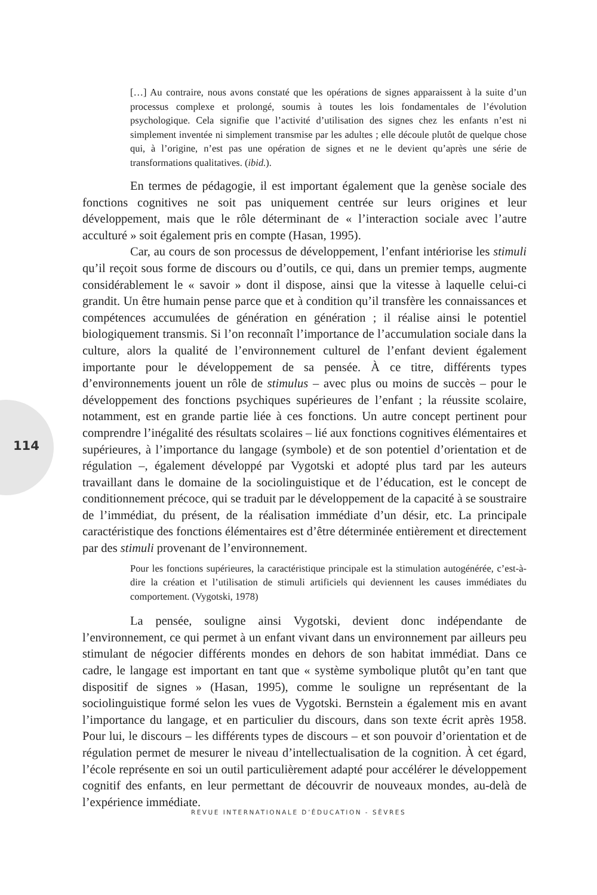114
[…] Au contraire, nous avons constaté que les opérations de signes apparaissent à la suite d’un processus complexe et prolongé, soumis à toutes les lois fondamentales de l’évolution psychologique. Cela signifie que l’activité d’utilisation des signes chez les enfants n’est ni simplement inventée ni simplement transmise par les adultes ; elle découle plutôt de quelque chose qui, à l’origine, n’est pas une opération de signes et ne le devient qu’après une série de transformations qualitatives. (ibid.).
En termes de pédagogie, il est important également que la genèse sociale des fonctions cognitives ne soit pas uniquement centrée sur leurs origines et leur développement, mais que le rôle déterminant de « l’interaction sociale avec l’autre acculturé » soit également pris en compte (Hasan, 1995).
Car, au cours de son processus de développement, l’enfant intériorise les stimuli qu’il reçoit sous forme de discours ou d’outils, ce qui, dans un premier temps, augmente considérablement le « savoir » dont il dispose, ainsi que la vitesse à laquelle celui-ci grandit. Un être humain pense parce que et à condition qu’il transfère les connaissances et compétences accumulées de génération en génération ; il réalise ainsi le potentiel biologiquement transmis. Si l’on reconnaît l’importance de l’accumulation sociale dans la culture, alors la qualité de l’environnement culturel de l’enfant devient également importante pour le développement de sa pensée. À ce titre, différents types d’environnements jouent un rôle de stimulus – avec plus ou moins de succès – pour le développement des fonctions psychiques supérieures de l’enfant ; la réussite scolaire, notamment, est en grande partie liée à ces fonctions. Un autre concept pertinent pour comprendre l’inégalité des résultats scolaires – lié aux fonctions cognitives élémentaires et supérieures, à l’importance du langage (symbole) et de son potentiel d’orientation et de régulation –, également développé par Vygotski et adopté plus tard par les auteurs travaillant dans le domaine de la sociolinguistique et de l’éducation, est le concept de conditionnement précoce, qui se traduit par le développement de la capacité à se soustraire de l’immédiat, du présent, de la réalisation immédiate d’un désir, etc. La principale caractéristique des fonctions élémentaires est d’être déterminée entièrement et directement par des stimuli provenant de l’environnement.
Pour les fonctions supérieures, la caractéristique principale est la stimulation autogénérée, c’est-à-dire la création et l’utilisation de stimuli artificiels qui deviennent les causes immédiates du comportement. (Vygotski, 1978)
La pensée, souligne ainsi Vygotski, devient donc indépendante de l’environnement, ce qui permet à un enfant vivant dans un environnement par ailleurs peu stimulant de négocier différents mondes en dehors de son habitat immédiat. Dans ce cadre, le langage est important en tant que « système symbolique plutôt qu’en tant que dispositif de signes » (Hasan, 1995), comme le souligne un représentant de la sociolinguistique formé selon les vues de Vygotski. Bernstein a également mis en avant l’importance du langage, et en particulier du discours, dans son texte écrit après 1958. Pour lui, le discours – les différents types de discours – et son pouvoir d’orientation et de régulation permet de mesurer le niveau d’intellectualisation de la cognition. À cet égard, l’école représente en soi un outil particulièrement adapté pour accélérer le développement cognitif des enfants, en leur permettant de découvrir de nouveaux mondes, au-delà de l’expérience immédiate.
REVUE INTERNATIONALE D’ÉDUCATION - SÈVRES